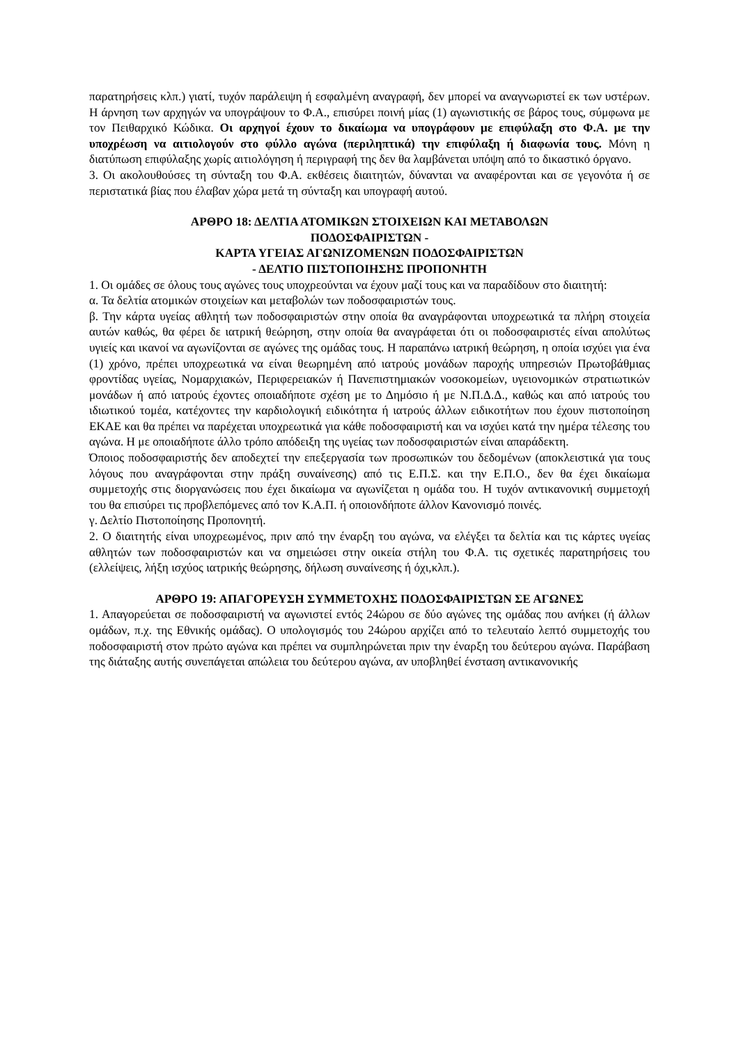παρατηρήσεις κλπ.) γιατί, τυχόν παράλειψη ή εσφαλμένη αναγραφή, δεν μπορεί να αναγνωριστεί εκ των υστέρων. Η άρνηση των αρχηγών να υπογράψουν το Φ.Α., επισύρει ποινή μίας (1) αγωνιστικής σε βάρος τους, σύμφωνα με τον Πειθαρχικό Κώδικα. Οι αρχηγοί έχουν το δικαίωμα να υπογράφουν με επιφύλαξη στο Φ.Α. με την υποχρέωση να αιτιολογούν στο φύλλο αγώνα (περιληπτικά) την επιφύλαξη ή διαφωνία τους. Μόνη η διατύπωση επιφύλαξης χωρίς αιτιολόγηση ή περιγραφή της δεν θα λαμβάνεται υπόψη από το δικαστικό όργανο.
3. Οι ακολουθούσες τη σύνταξη του Φ.Α. εκθέσεις διαιτητών, δύνανται να αναφέρονται και σε γεγονότα ή σε περιστατικά βίας που έλαβαν χώρα μετά τη σύνταξη και υπογραφή αυτού.
ΑΡΘΡΟ 18: ΔΕΛΤΙΑ ΑΤΟΜΙΚΩΝ ΣΤΟΙΧΕΙΩΝ ΚΑΙ ΜΕΤΑΒΟΛΩΝ
ΠΟΔΟΣΦΑΙΡΙΣΤΩΝ -
ΚΑΡΤΑ ΥΓΕΙΑΣ ΑΓΩΝΙΖΟΜΕΝΩΝ ΠΟΔΟΣΦΑΙΡΙΣΤΩΝ
- ΔΕΛΤΙΟ ΠΙΣΤΟΠΟΙΗΣΗΣ ΠΡΟΠΟΝΗΤΗ
1. Οι ομάδες σε όλους τους αγώνες τους υποχρεούνται να έχουν μαζί τους και να παραδίδουν στο διαιτητή:
α. Τα δελτία ατομικών στοιχείων και μεταβολών των ποδοσφαιριστών τους.
β. Την κάρτα υγείας αθλητή των ποδοσφαιριστών στην οποία θα αναγράφονται υποχρεωτικά τα πλήρη στοιχεία αυτών καθώς, θα φέρει δε ιατρική θεώρηση, στην οποία θα αναγράφεται ότι οι ποδοσφαιριστές είναι απολύτως υγιείς και ικανοί να αγωνίζονται σε αγώνες της ομάδας τους. Η παραπάνω ιατρική θεώρηση, η οποία ισχύει για ένα (1) χρόνο, πρέπει υποχρεωτικά να είναι θεωρημένη από ιατρούς μονάδων παροχής υπηρεσιών Πρωτοβάθμιας φροντίδας υγείας, Νομαρχιακών, Περιφερειακών ή Πανεπιστημιακών νοσοκομείων, υγειονομικών στρατιωτικών μονάδων ή από ιατρούς έχοντες οποιαδήποτε σχέση με το Δημόσιο ή με Ν.Π.Δ.Δ., καθώς και από ιατρούς του ιδιωτικού τομέα, κατέχοντες την καρδιολογική ειδικότητα ή ιατρούς άλλων ειδικοτήτων που έχουν πιστοποίηση ΕΚΑΕ και θα πρέπει να παρέχεται υποχρεωτικά για κάθε ποδοσφαιριστή και να ισχύει κατά την ημέρα τέλεσης του αγώνα. Η με οποιαδήποτε άλλο τρόπο απόδειξη της υγείας των ποδοσφαιριστών είναι απαράδεκτη.
Όποιος ποδοσφαιριστής δεν αποδεχτεί την επεξεργασία των προσωπικών του δεδομένων (αποκλειστικά για τους λόγους που αναγράφονται στην πράξη συναίνεσης) από τις Ε.Π.Σ. και την Ε.Π.Ο., δεν θα έχει δικαίωμα συμμετοχής στις διοργανώσεις που έχει δικαίωμα να αγωνίζεται η ομάδα του. Η τυχόν αντικανονική συμμετοχή του θα επισύρει τις προβλεπόμενες από τον Κ.Α.Π. ή οποιονδήποτε άλλον Κανονισμό ποινές.
γ. Δελτίο Πιστοποίησης Προπονητή.
2. Ο διαιτητής είναι υποχρεωμένος, πριν από την έναρξη του αγώνα, να ελέγξει τα δελτία και τις κάρτες υγείας αθλητών των ποδοσφαιριστών και να σημειώσει στην οικεία στήλη του Φ.Α. τις σχετικές παρατηρήσεις του (ελλείψεις, λήξη ισχύος ιατρικής θεώρησης, δήλωση συναίνεσης ή όχι,κλπ.).
ΑΡΘΡΟ 19: ΑΠΑΓΟΡΕΥΣΗ ΣΥΜΜΕΤΟΧΗΣ ΠΟΔΟΣΦΑΙΡΙΣΤΩΝ ΣΕ ΑΓΩΝΕΣ
1. Απαγορεύεται σε ποδοσφαιριστή να αγωνιστεί εντός 24ώρου σε δύο αγώνες της ομάδας που ανήκει (ή άλλων ομάδων, π.χ. της Εθνικής ομάδας). Ο υπολογισμός του 24ώρου αρχίζει από το τελευταίο λεπτό συμμετοχής του ποδοσφαιριστή στον πρώτο αγώνα και πρέπει να συμπληρώνεται πριν την έναρξη του δεύτερου αγώνα. Παράβαση της διάταξης αυτής συνεπάγεται απώλεια του δεύτερου αγώνα, αν υποβληθεί ένσταση αντικανονικής